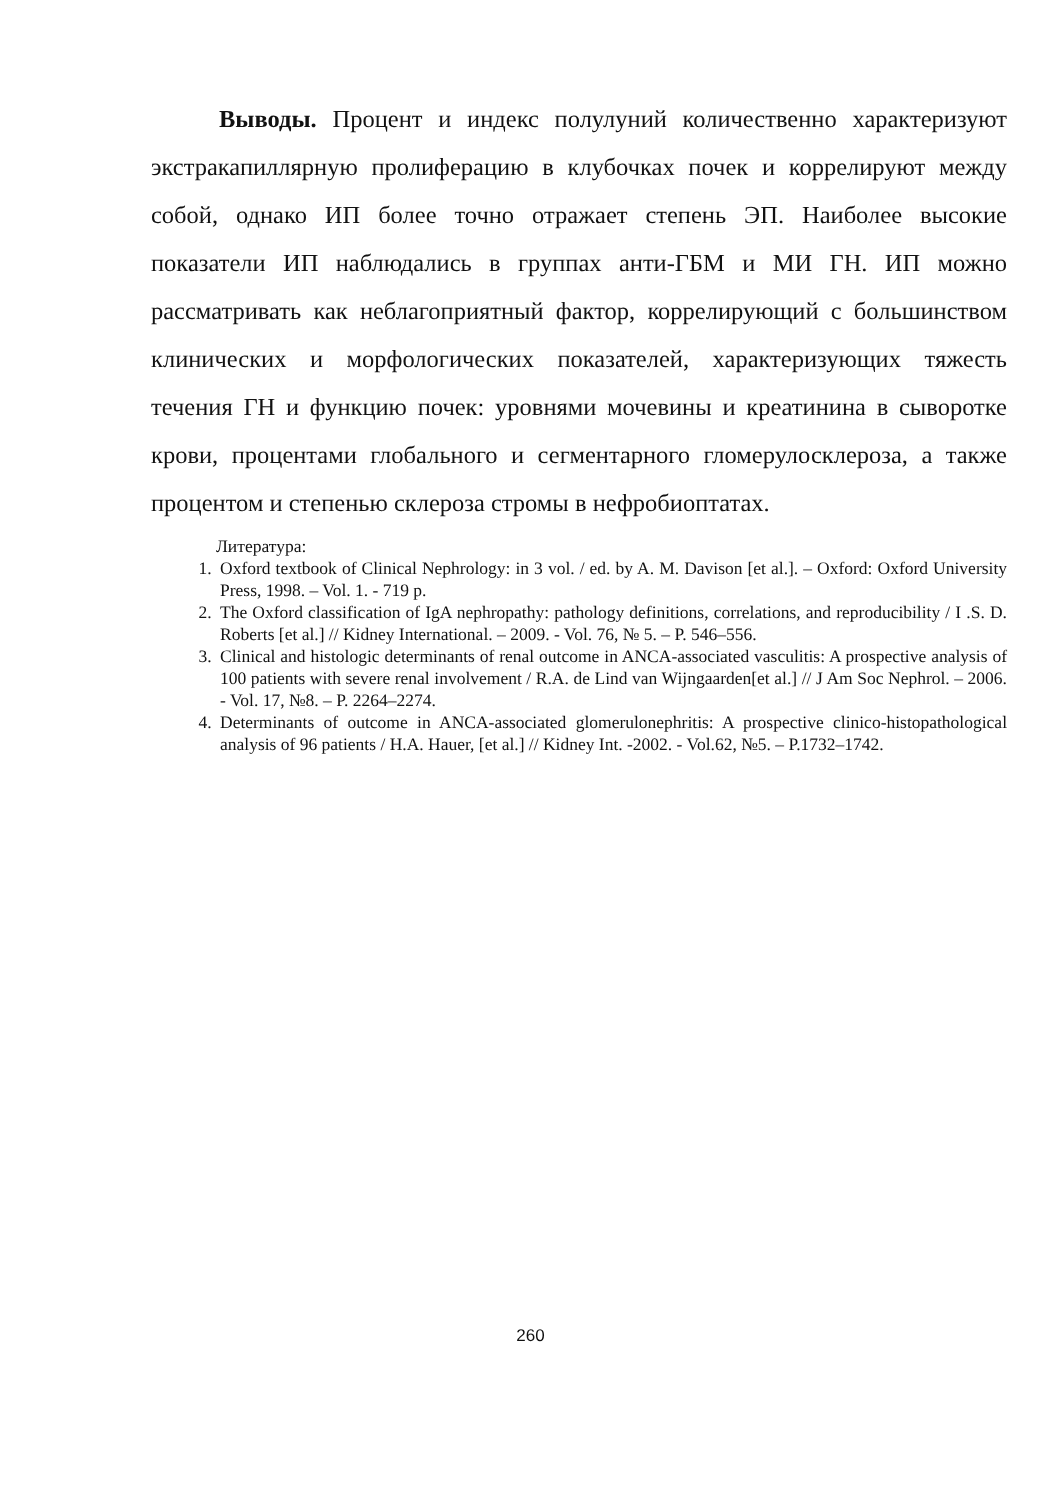Выводы. Процент и индекс полулуний количественно характеризуют экстракапиллярную пролиферацию в клубочках почек и коррелируют между собой, однако ИП более точно отражает степень ЭП. Наиболее высокие показатели ИП наблюдались в группах анти-ГБМ и МИ ГН. ИП можно рассматривать как неблагоприятный фактор, коррелирующий с большинством клинических и морфологических показателей, характеризующих тяжесть течения ГН и функцию почек: уровнями мочевины и креатинина в сыворотке крови, процентами глобального и сегментарного гломерулосклероза, а также процентом и степенью склероза стромы в нефробиоптатах.
Литература:
1. Oxford textbook of Clinical Nephrology: in 3 vol. / ed. by A. M. Davison [et al.]. – Oxford: Oxford University Press, 1998. – Vol. 1. - 719 p.
2. The Oxford classification of IgA nephropathy: pathology definitions, correlations, and reproducibility / I .S. D. Roberts [et al.] // Kidney International. – 2009. - Vol. 76, № 5. – P. 546–556.
3. Clinical and histologic determinants of renal outcome in ANCA-associated vasculitis: A prospective analysis of 100 patients with severe renal involvement / R.A. de Lind van Wijngaarden[et al.] // J Am Soc Nephrol. – 2006. - Vol. 17, №8. – P. 2264–2274.
4. Determinants of outcome in ANCA-associated glomerulonephritis: A prospective clinico-histopathological analysis of 96 patients / H.A. Hauer, [et al.] // Kidney Int. -2002. - Vol.62, №5. – P.1732–1742.
260